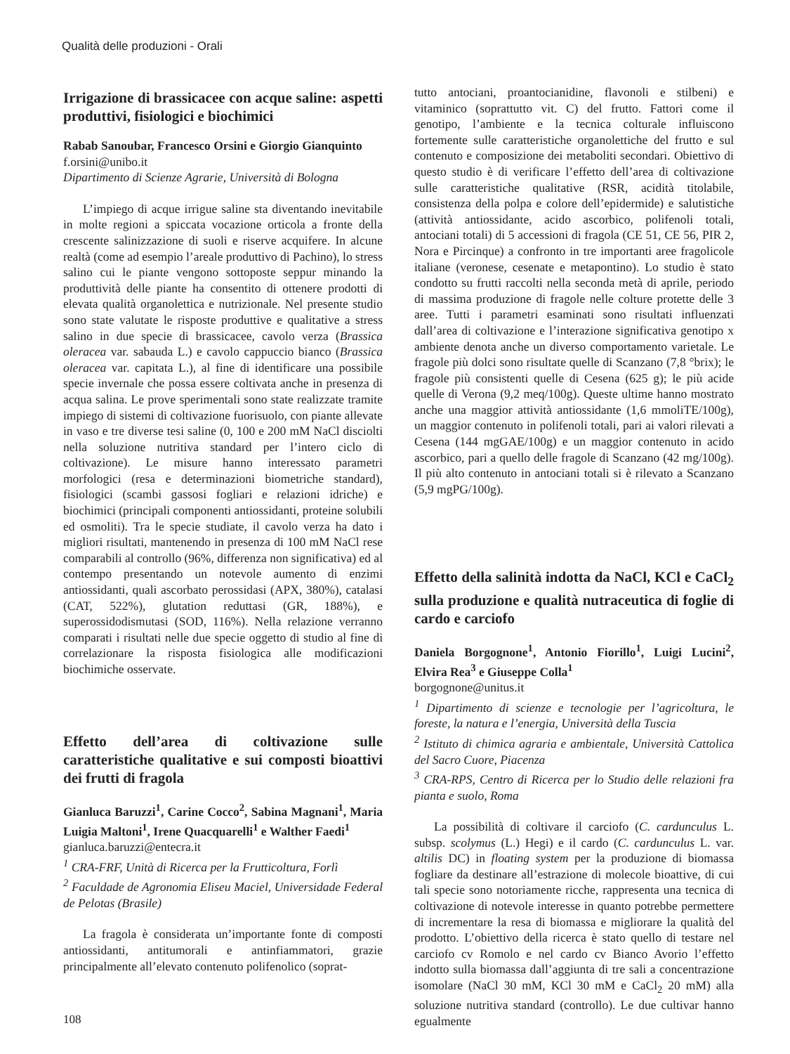Qualità delle produzioni - Orali
Irrigazione di brassicacee con acque saline: aspetti produttivi, fisiologici e biochimici
Rabab Sanoubar, Francesco Orsini e Giorgio Gianquinto
f.orsini@unibo.it
Dipartimento di Scienze Agrarie, Università di Bologna
L’impiego di acque irrigue saline sta diventando inevitabile in molte regioni a spiccata vocazione orticola a fronte della crescente salinizzazione di suoli e riserve acquifere. In alcune realtà (come ad esempio l’areale produttivo di Pachino), lo stress salino cui le piante vengono sottoposte seppur minando la produttività delle piante ha consentito di ottenere prodotti di elevata qualità organolettica e nutrizionale. Nel presente studio sono state valutate le risposte produttive e qualitative a stress salino in due specie di brassicacee, cavolo verza (Brassica oleracea var. sabauda L.) e cavolo cappuccio bianco (Brassica oleracea var. capitata L.), al fine di identificare una possibile specie invernale che possa essere coltivata anche in presenza di acqua salina. Le prove sperimentali sono state realizzate tramite impiego di sistemi di coltivazione fuorisuolo, con piante allevate in vaso e tre diverse tesi saline (0, 100 e 200 mM NaCl disciolti nella soluzione nutritiva standard per l’intero ciclo di coltivazione). Le misure hanno interessato parametri morfologici (resa e determinazioni biometriche standard), fisiologici (scambi gassosi fogliari e relazioni idriche) e biochimici (principali componenti antiossidanti, proteine solubili ed osmoliti). Tra le specie studiate, il cavolo verza ha dato i migliori risultati, mantenendo in presenza di 100 mM NaCl rese comparabili al controllo (96%, differenza non significativa) ed al contempo presentando un notevole aumento di enzimi antiossidanti, quali ascorbato perossidasi (APX, 380%), catalasi (CAT, 522%), glutation reduttasi (GR, 188%), e superossidodismutasi (SOD, 116%). Nella relazione verranno comparati i risultati nelle due specie oggetto di studio al fine di correlazionare la risposta fisiologica alle modificazioni biochimiche osservate.
Effetto dell’area di coltivazione sulle caratteristiche qualitative e sui composti bioattivi dei frutti di fragola
Gianluca Baruzzi<sup>1</sup>, Carine Cocco<sup>2</sup>, Sabina Magnani<sup>1</sup>, Maria Luigia Maltoni<sup>1</sup>, Irene Quacquarelli<sup>1</sup> e Walther Faedi<sup>1</sup>
gianluca.baruzzi@entecra.it
<sup>1</sup> CRA-FRF, Unità di Ricerca per la Frutticoltura, Forlì
<sup>2</sup> Faculdade de Agronomia Eliseu Maciel, Universidade Federal de Pelotas (Brasile)
La fragola è considerata un’importante fonte di composti antiossidanti, antitumorali e antinfiammatori, grazie principalmente all’elevato contenuto polifenolico (soprat-
tutto antociani, proantocianidine, flavonoli e stilbeni) e vitaminico (soprattutto vit. C) del frutto. Fattori come il genotipo, l’ambiente e la tecnica colturale influiscono fortemente sulle caratteristiche organolettiche del frutto e sul contenuto e composizione dei metaboliti secondari. Obiettivo di questo studio è di verificare l’effetto dell’area di coltivazione sulle caratteristiche qualitative (RSR, acidità titolabile, consistenza della polpa e colore dell’epidermide) e salutistiche (attività antiossidante, acido ascorbico, polifenoli totali, antociani totali) di 5 accessioni di fragola (CE 51, CE 56, PIR 2, Nora e Pircinque) a confronto in tre importanti aree fragolicole italiane (veronese, cesenate e metapontino). Lo studio è stato condotto su frutti raccolti nella seconda metà di aprile, periodo di massima produzione di fragole nelle colture protette delle 3 aree. Tutti i parametri esaminati sono risultati influenzati dall’area di coltivazione e l’interazione significativa genotipo x ambiente denota anche un diverso comportamento varietale. Le fragole più dolci sono risultate quelle di Scanzano (7,8 °brix); le fragole più consistenti quelle di Cesena (625 g); le più acide quelle di Verona (9,2 meq/100g). Queste ultime hanno mostrato anche una maggior attività antiossidante (1,6 mmoliTE/100g), un maggior contenuto in polifenoli totali, pari ai valori rilevati a Cesena (144 mgGAE/100g) e un maggior contenuto in acido ascorbico, pari a quello delle fragole di Scanzano (42 mg/100g). Il più alto contenuto in antociani totali si è rilevato a Scanzano (5,9 mgPG/100g).
Effetto della salinità indotta da NaCl, KCl e CaCl<sub>2</sub> sulla produzione e qualità nutraceutica di foglie di cardo e carciofo
Daniela Borgognone<sup>1</sup>, Antonio Fiorillo<sup>1</sup>, Luigi Lucini<sup>2</sup>, Elvira Rea<sup>3</sup> e Giuseppe Colla<sup>1</sup>
borgognone@unitus.it
<sup>1</sup> Dipartimento di scienze e tecnologie per l’agricoltura, le foreste, la natura e l’energia, Università della Tuscia
<sup>2</sup> Istituto di chimica agraria e ambientale, Università Cattolica del Sacro Cuore, Piacenza
<sup>3</sup> CRA-RPS, Centro di Ricerca per lo Studio delle relazioni fra pianta e suolo, Roma
La possibilità di coltivare il carciofo (C. cardunculus L. subsp. scolymus (L.) Hegi) e il cardo (C. cardunculus L. var. altilis DC) in floating system per la produzione di biomassa fogliare da destinare all’estrazione di molecole bioattive, di cui tali specie sono notoriamente ricche, rappresenta una tecnica di coltivazione di notevole interesse in quanto potrebbe permettere di incrementare la resa di biomassa e migliorare la qualità del prodotto. L’obiettivo della ricerca è stato quello di testare nel carciofo cv Romolo e nel cardo cv Bianco Avorio l’effetto indotto sulla biomassa dall’aggiunta di tre sali a concentrazione isomolare (NaCl 30 mM, KCl 30 mM e CaCl<sub>2</sub> 20 mM) alla soluzione nutritiva standard (controllo). Le due cultivar hanno egualmente
108